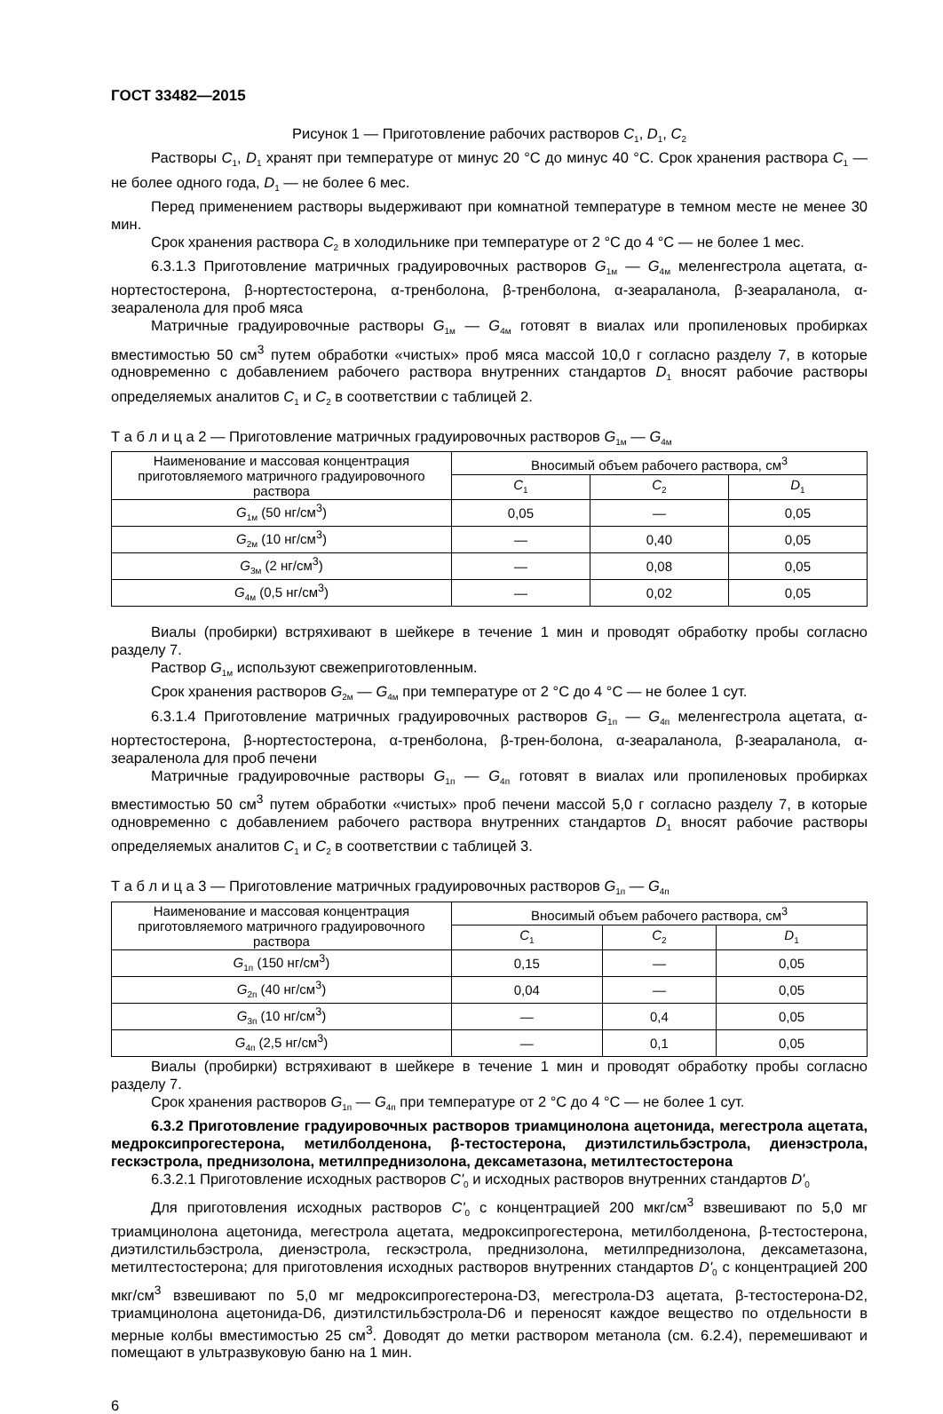ГОСТ 33482—2015
Рисунок 1 — Приготовление рабочих растворов C<sub>1</sub>, D<sub>1</sub>, C<sub>2</sub>
Растворы C<sub>1</sub>, D<sub>1</sub> хранят при температуре от минус 20 °С до минус 40 °С. Срок хранения раствора C<sub>1</sub> — не более одного года, D<sub>1</sub> — не более 6 мес.
Перед применением растворы выдерживают при комнатной температуре в темном месте не менее 30 мин.
Срок хранения раствора C<sub>2</sub> в холодильнике при температуре от 2 °С до 4 °С — не более 1 мес.
6.3.1.3 Приготовление матричных градуировочных растворов G<sub>1м</sub> — G<sub>4м</sub> меленгестрола ацетата, α-нортестостерона, β-нортестостерона, α-тренболона, β-тренболона, α-зеараланола, β-зеараланола, α-зеараленола для проб мяса
Матричные градуировочные растворы G<sub>1м</sub> — G<sub>4м</sub> готовят в виалах или пропиленовых пробирках вместимостью 50 см<sup>3</sup> путем обработки «чистых» проб мяса массой 10,0 г согласно разделу 7, в которые одновременно с добавлением рабочего раствора внутренних стандартов D<sub>1</sub> вносят рабочие растворы определяемых аналитов C<sub>1</sub> и C<sub>2</sub> в соответствии с таблицей 2.
Т а б л и ц а 2 — Приготовление матричных градуировочных растворов G<sub>1м</sub> — G<sub>4м</sub>
| Наименование и массовая концентрация приготовляемого матричного градуировочного раствора | Вносимый объем рабочего раствора, см<sup>3</sup> | | |
| --- | --- | --- | --- |
| | C<sub>1</sub> | C<sub>2</sub> | D<sub>1</sub> |
| G<sub>1м</sub> (50 нг/см<sup>3</sup>) | 0,05 | — | 0,05 |
| G<sub>2м</sub> (10 нг/см<sup>3</sup>) | — | 0,40 | 0,05 |
| G<sub>3м</sub> (2 нг/см<sup>3</sup>) | — | 0,08 | 0,05 |
| G<sub>4м</sub> (0,5 нг/см<sup>3</sup>) | — | 0,02 | 0,05 |
Виалы (пробирки) встряхивают в шейкере в течение 1 мин и проводят обработку пробы согласно разделу 7.
Раствор G<sub>1м</sub> используют свежеприготовленным.
Срок хранения растворов G<sub>2м</sub> — G<sub>4м</sub> при температуре от 2 °С до 4 °С — не более 1 сут.
6.3.1.4 Приготовление матричных градуировочных растворов G<sub>1п</sub> — G<sub>4п</sub> меленгестрола ацетата, α-нортестостерона, β-нортестостерона, α-тренболона, β-трен-болона, α-зеараланола, β-зеараланола, α-зеараленола для проб печени
Матричные градуировочные растворы G<sub>1п</sub> — G<sub>4п</sub> готовят в виалах или пропиленовых пробирках вместимостью 50 см<sup>3</sup> путем обработки «чистых» проб печени массой 5,0 г согласно разделу 7, в которые одновременно с добавлением рабочего раствора внутренних стандартов D<sub>1</sub> вносят рабочие растворы определяемых аналитов C<sub>1</sub> и C<sub>2</sub> в соответствии с таблицей 3.
Т а б л и ц а 3 — Приготовление матричных градуировочных растворов G<sub>1п</sub> — G<sub>4п</sub>
| Наименование и массовая концентрация приготовляемого матричного градуировочного раствора | Вносимый объем рабочего раствора, см<sup>3</sup> | | |
| --- | --- | --- | --- |
| | C<sub>1</sub> | C<sub>2</sub> | D<sub>1</sub> |
| G<sub>1п</sub> (150 нг/см<sup>3</sup>) | 0,15 | — | 0,05 |
| G<sub>2п</sub> (40 нг/см<sup>3</sup>) | 0,04 | — | 0,05 |
| G<sub>3п</sub> (10 нг/см<sup>3</sup>) | — | 0,4 | 0,05 |
| G<sub>4п</sub> (2,5 нг/см<sup>3</sup>) | — | 0,1 | 0,05 |
Виалы (пробирки) встряхивают в шейкере в течение 1 мин и проводят обработку пробы согласно разделу 7.
Срок хранения растворов G<sub>1п</sub> — G<sub>4п</sub> при температуре от 2 °С до 4 °С — не более 1 сут.
6.3.2 Приготовление градуировочных растворов триамцинолона ацетонида, мегестрола ацетата, медроксипрогестерона, метилболденона, β-тестостерона, диэтилстильбэстрола, диенэстрола, гескэстрола, преднизолона, метилпреднизолона, дексаметазона, метилтестостерона
6.3.2.1 Приготовление исходных растворов C'<sub>0</sub> и исходных растворов внутренних стандартов D'<sub>0</sub>
Для приготовления исходных растворов C'<sub>0</sub> с концентрацией 200 мкг/см<sup>3</sup> взвешивают по 5,0 мг триамцинолона ацетонида, мегестрола ацетата, медроксипрогестерона, метилболденона, β-тестостерона, диэтилстильбэстрола, диенэстрола, гескэстрола, преднизолона, метилпреднизолона, дексаметазона, метилтестостерона; для приготовления исходных растворов внутренних стандартов D'<sub>0</sub> с концентрацией 200 мкг/см<sup>3</sup> взвешивают по 5,0 мг медроксипрогестерона-D3, мегестрола-D3 ацетата, β-тестостерона-D2, триамцинолона ацетонида-D6, диэтилстильбэстрола-D6 и переносят каждое вещество по отдельности в мерные колбы вместимостью 25 см<sup>3</sup>. Доводят до метки раствором метанола (см. 6.2.4), перемешивают и помещают в ультразвуковую баню на 1 мин.
6